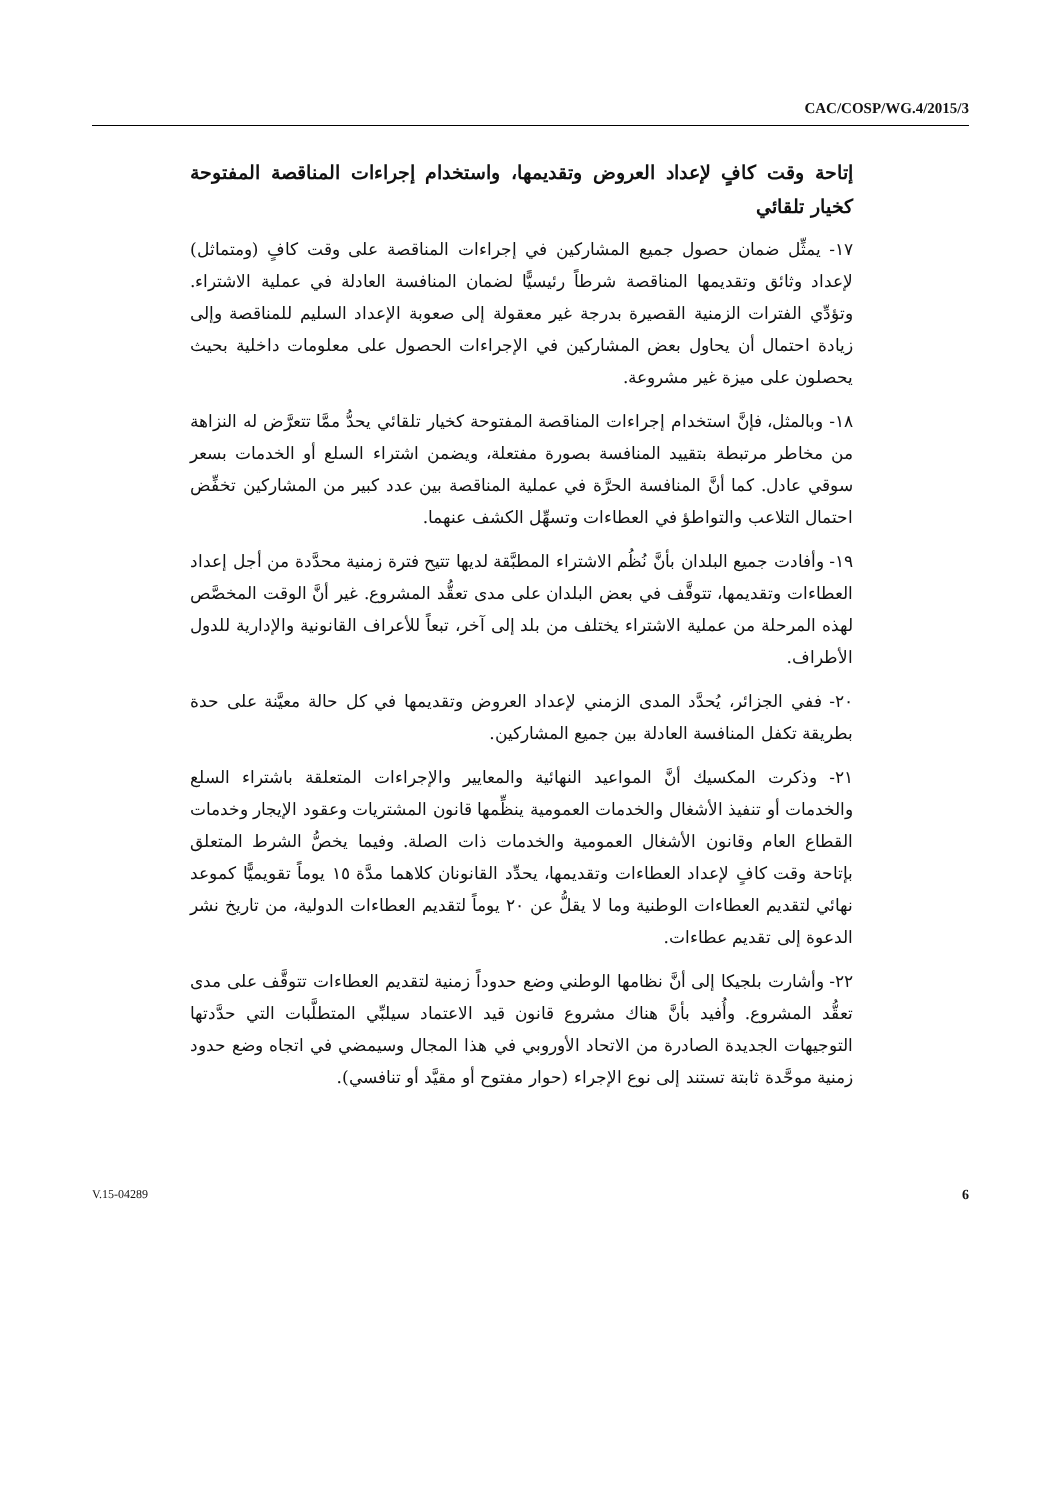CAC/COSP/WG.4/2015/3
إتاحة وقت كافٍ لإعداد العروض وتقديمها، واستخدام إجراءات المناقصة المفتوحة كخيار تلقائي
١٧- يمثِّل ضمان حصول جميع المشاركين في إجراءات المناقصة على وقت كافٍ (ومتماثل) لإعداد وثائق وتقديمها المناقصة شرطاً رئيسيًّا لضمان المنافسة العادلة في عملية الاشتراء. وتؤدِّي الفترات الزمنية القصيرة بدرجة غير معقولة إلى صعوبة الإعداد السليم للمناقصة وإلى زيادة احتمال أن يحاول بعض المشاركين في الإجراءات الحصول على معلومات داخلية بحيث يحصلون على ميزة غير مشروعة.
١٨- وبالمثل، فإنَّ استخدام إجراءات المناقصة المفتوحة كخيار تلقائي يحدُّ ممَّا تتعرَّض له النزاهة من مخاطر مرتبطة بتقييد المنافسة بصورة مفتعلة، ويضمن اشتراء السلع أو الخدمات بسعر سوقي عادل. كما أنَّ المنافسة الحرَّة في عملية المناقصة بين عدد كبير من المشاركين تخفِّض احتمال التلاعب والتواطؤ في العطاءات وتسهِّل الكشف عنهما.
١٩- وأفادت جميع البلدان بأنَّ نُظُم الاشتراء المطبَّقة لديها تتيح فترة زمنية محدَّدة من أجل إعداد العطاءات وتقديمها، تتوقَّف في بعض البلدان على مدى تعقُّد المشروع. غير أنَّ الوقت المخصَّص لهذه المرحلة من عملية الاشتراء يختلف من بلد إلى آخر، تبعاً للأعراف القانونية والإدارية للدول الأطراف.
٢٠- ففي الجزائر، يُحدَّد المدى الزمني لإعداد العروض وتقديمها في كل حالة معيَّنة على حدة بطريقة تكفل المنافسة العادلة بين جميع المشاركين.
٢١- وذكرت المكسيك أنَّ المواعيد النهائية والمعايير والإجراءات المتعلقة باشتراء السلع والخدمات أو تنفيذ الأشغال والخدمات العمومية ينظِّمها قانون المشتريات وعقود الإيجار وخدمات القطاع العام وقانون الأشغال العمومية والخدمات ذات الصلة. وفيما يخصُّ الشرط المتعلق بإتاحة وقت كافٍ لإعداد العطاءات وتقديمها، يحدِّد القانونان كلاهما مدَّة ١٥ يوماً تقويميًّا كموعد نهائي لتقديم العطاءات الوطنية وما لا يقلُّ عن ٢٠ يوماً لتقديم العطاءات الدولية، من تاريخ نشر الدعوة إلى تقديم عطاءات.
٢٢- وأشارت بلجيكا إلى أنَّ نظامها الوطني وضع حدوداً زمنية لتقديم العطاءات تتوقَّف على مدى تعقُّد المشروع. وأُفيد بأنَّ هناك مشروع قانون قيد الاعتماد سيلبِّي المتطلَّبات التي حدَّدتها التوجيهات الجديدة الصادرة من الاتحاد الأوروبي في هذا المجال وسيمضي في اتجاه وضع حدود زمنية موحَّدة ثابتة تستند إلى نوع الإجراء (حوار مفتوح أو مقيَّد أو تنافسي).
V.15-04289 6